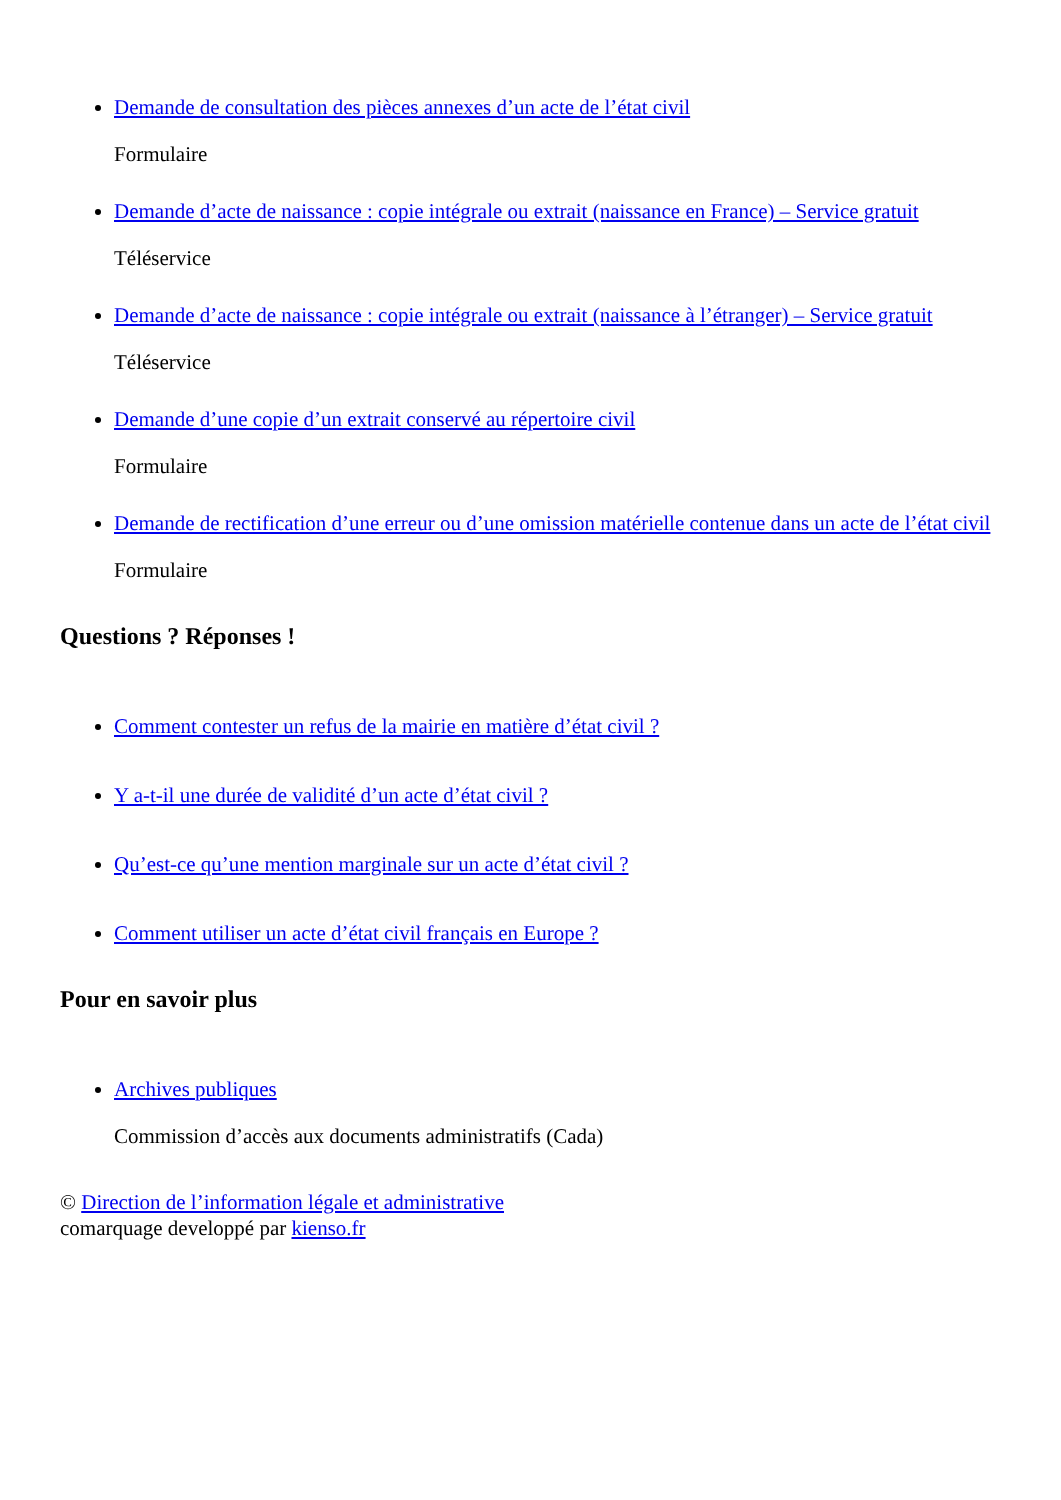Demande de consultation des pièces annexes d’un acte de l’état civil
Formulaire
Demande d’acte de naissance : copie intégrale ou extrait (naissance en France) – Service gratuit
Téléservice
Demande d’acte de naissance : copie intégrale ou extrait (naissance à l’étranger) – Service gratuit
Téléservice
Demande d’une copie d’un extrait conservé au répertoire civil
Formulaire
Demande de rectification d’une erreur ou d’une omission matérielle contenue dans un acte de l’état civil
Formulaire
Questions ? Réponses !
Comment contester un refus de la mairie en matière d’état civil ?
Y a-t-il une durée de validité d’un acte d’état civil ?
Qu’est-ce qu’une mention marginale sur un acte d’état civil ?
Comment utiliser un acte d’état civil français en Europe ?
Pour en savoir plus
Archives publiques
Commission d’accès aux documents administratifs (Cada)
© Direction de l’information légale et administrative
comarquage developpé par kienso.fr